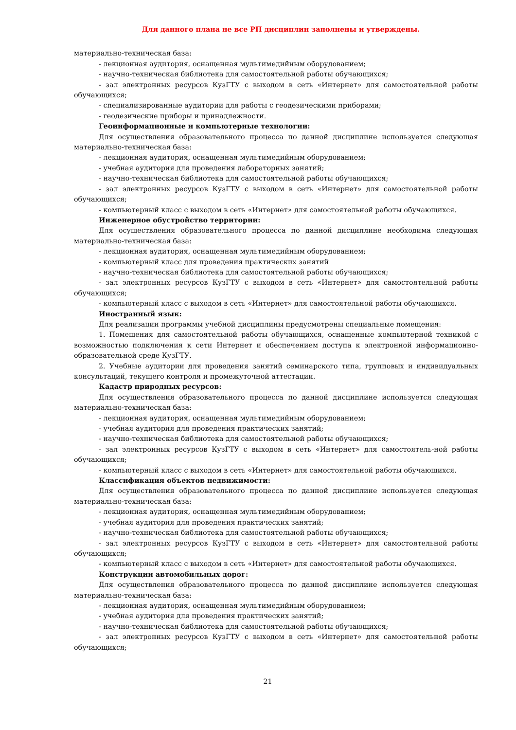Для данного плана не все РП дисциплин заполнены и утверждены.
материально-техническая база:
- лекционная аудитория, оснащенная мультимедийным оборудованием;
- научно-техническая библиотека для самостоятельной работы обучающихся;
- зал электронных ресурсов КузГТУ с выходом в сеть «Интернет» для самостоятельной работы обучающихся;
- специализированные аудитории для работы с геодезическими приборами;
- геодезические приборы и принадлежности.
Геоинформационные и компьютерные технологии:
Для осуществления образовательного процесса по данной дисциплине используется следующая материально-техническая база:
- лекционная аудитория, оснащенная мультимедийным оборудованием;
- учебная аудитория для проведения лабораторных занятий;
- научно-техническая библиотека для самостоятельной работы обучающихся;
- зал электронных ресурсов КузГТУ с выходом в сеть «Интернет» для самостоятельной работы обучающихся;
- компьютерный класс с выходом в сеть «Интернет» для самостоятельной работы обучающихся.
Инженерное обустройство территории:
Для осуществления образовательного процесса по данной дисциплине необходима следующая материально-техническая база:
- лекционная аудитория, оснащенная мультимедийным оборудованием;
- компьютерный класс для проведения практических занятий
- научно-техническая библиотека для самостоятельной работы обучающихся;
- зал электронных ресурсов КузГТУ с выходом в сеть «Интернет» для самостоятельной работы обучающихся;
- компьютерный класс с выходом в сеть «Интернет» для самостоятельной работы обучающихся.
Иностранный язык:
Для реализации программы учебной дисциплины предусмотрены специальные помещения:
1. Помещения для самостоятельной работы обучающихся, оснащенные компьютерной техникой с возможностью подключения к сети Интернет и обеспечением доступа к электронной информационно-образовательной среде КузГТУ.
2. Учебные аудитории для проведения занятий семинарского типа, групповых и индивидуальных консультаций, текущего контроля и промежуточной аттестации.
Кадастр природных ресурсов:
Для осуществления образовательного процесса по данной дисциплине используется следующая материально-техническая база:
- лекционная аудитория, оснащенная мультимедийным оборудованием;
- учебная аудитория для проведения практических занятий;
- научно-техническая библиотека для самостоятельной работы обучающихся;
- зал электронных ресурсов КузГТУ с выходом в сеть «Интернет» для самостоятель-ной работы обучающихся;
- компьютерный класс с выходом в сеть «Интернет» для самостоятельной работы обучающихся.
Классификация объектов недвижимости:
Для осуществления образовательного процесса по данной дисциплине используется следующая материально-техническая база:
- лекционная аудитория, оснащенная мультимедийным оборудованием;
- учебная аудитория для проведения практических занятий;
- научно-техническая библиотека для самостоятельной работы обучающихся;
- зал электронных ресурсов КузГТУ с выходом в сеть «Интернет» для самостоятельной работы обучающихся;
- компьютерный класс с выходом в сеть «Интернет» для самостоятельной работы обучающихся.
Конструкции автомобильных дорог:
Для осуществления образовательного процесса по данной дисциплине используется следующая материально-техническая база:
- лекционная аудитория, оснащенная мультимедийным оборудованием;
- учебная аудитория для проведения практических занятий;
- научно-техническая библиотека для самостоятельной работы обучающихся;
- зал электронных ресурсов КузГТУ с выходом в сеть «Интернет» для самостоятельной работы обучающихся;
21